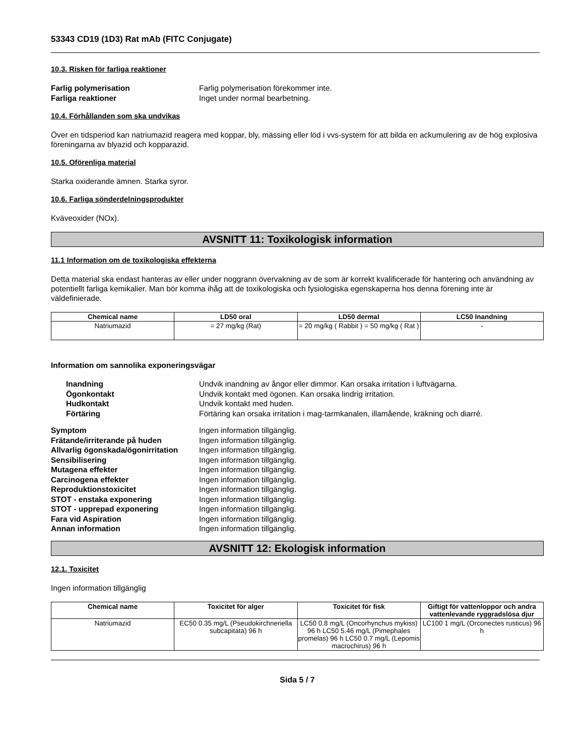53343 CD19 (1D3) Rat mAb (FITC Conjugate)
10.3. Risken för farliga reaktioner
Farlig polymerisation Farlig polymerisation förekommer inte. Farliga reaktioner Inget under normal bearbetning.
10.4. Förhållanden som ska undvikas
Över en tidsperiod kan natriumazid reagera med koppar, bly, mässing eller löd i vvs-system för att bilda en ackumulering av de hög explosiva föreningarna av blyazid och kopparazid.
10.5. Oförenliga material
Starka oxiderande ämnen. Starka syror.
10.6. Farliga sönderdelningsprodukter
Kväveoxider (NOx).
AVSNITT 11: Toxikologisk information
11.1 Information om de toxikologiska effekterna
Detta material ska endast hanteras av eller under noggrann övervakning av de som är korrekt kvalificerade för hantering och användning av potentiellt farliga kemikalier. Man bör komma ihåg att de toxikologiska och fysiologiska egenskaperna hos denna förening inte är väldefinierade.
| Chemical name | LD50 oral | LD50 dermal | LC50 Inandning |
| --- | --- | --- | --- |
| Natriumazid | = 27 mg/kg (Rat) | = 20 mg/kg ( Rabbit ) = 50 mg/kg ( Rat ) | - |
Information om sannolika exponeringsvägar
Inandning Undvik inandning av ångor eller dimmor. Kan orsaka irritation i luftvägarna. Ögonkontakt Undvik kontakt med ögonen. Kan orsaka lindrig irritation. Hudkontakt Undvik kontakt med huden. Förtäring Förtäring kan orsaka irritation i mag-tarmkanalen, illamående, kräkning och diarré.
Symptom Ingen information tillgänglig. Frätande/irriterande på huden Ingen information tillgänglig. Allvarlig ögonskada/ögonirritation Ingen information tillgänglig. Sensibilisering Ingen information tillgänglig. Mutagena effekter Ingen information tillgänglig. Carcinogena effekter Ingen information tillgänglig. Reproduktionstoxicitet Ingen information tillgänglig. STOT - enstaka exponering Ingen information tillgänglig. STOT - upprepad exponering Ingen information tillgänglig. Fara vid Aspiration Ingen information tillgänglig. Annan information Ingen information tillgänglig.
AVSNITT 12: Ekologisk information
12.1. Toxicitet
Ingen information tillgänglig
| Chemical name | Toxicitet för alger | Toxicitet för fisk | Giftigt för vattenloppor och andra vattenlevande ryggradslösa djur |
| --- | --- | --- | --- |
| Natriumazid | EC50 0.35 mg/L (Pseudokirchneriella subcapitata) 96 h | LC50 0.8 mg/L (Oncorhynchus mykiss) 96 h LC50 5.46 mg/L (Pimephales promelas) 96 h LC50 0.7 mg/L (Lepomis macrochirus) 96 h | LC100 1 mg/L (Orconectes rusticus) 96 h |
Sida 5 / 7